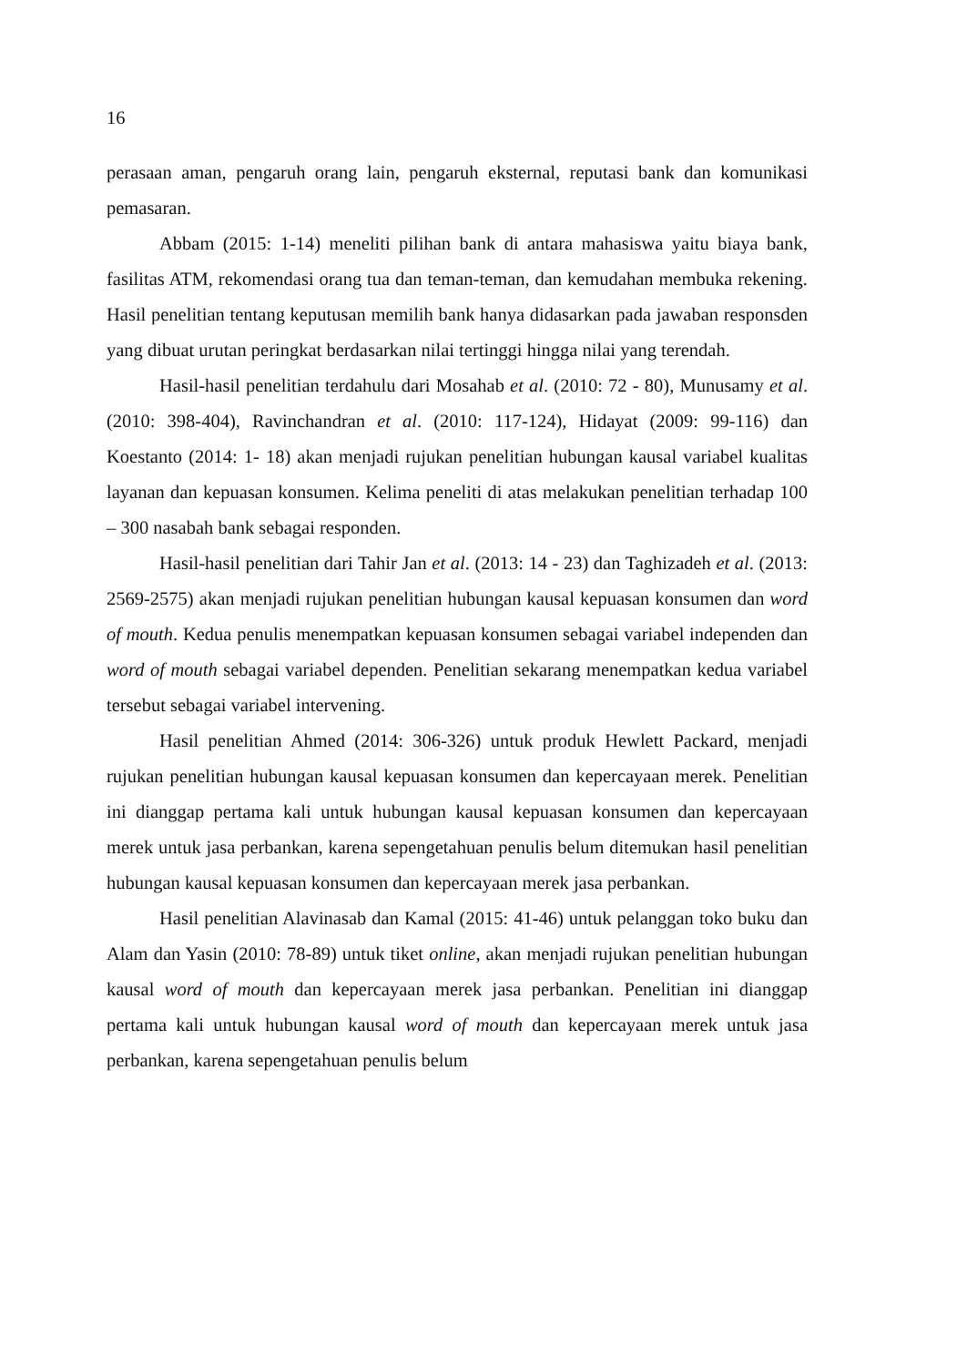16
perasaan aman, pengaruh orang lain, pengaruh eksternal, reputasi bank dan komunikasi pemasaran.
Abbam (2015: 1-14) meneliti pilihan bank di antara mahasiswa yaitu biaya bank, fasilitas ATM, rekomendasi orang tua dan teman-teman, dan kemudahan membuka rekening. Hasil penelitian tentang keputusan memilih bank hanya didasarkan pada jawaban responsden yang dibuat urutan peringkat berdasarkan nilai tertinggi hingga nilai yang terendah.
Hasil-hasil penelitian terdahulu dari Mosahab et al. (2010: 72 - 80), Munusamy et al. (2010: 398-404), Ravinchandran et al. (2010: 117-124), Hidayat (2009: 99-116) dan Koestanto (2014: 1- 18) akan menjadi rujukan penelitian hubungan kausal variabel kualitas layanan dan kepuasan konsumen. Kelima peneliti di atas melakukan penelitian terhadap 100 – 300 nasabah bank sebagai responden.
Hasil-hasil penelitian dari Tahir Jan et al. (2013: 14 - 23) dan Taghizadeh et al. (2013: 2569-2575) akan menjadi rujukan penelitian hubungan kausal kepuasan konsumen dan word of mouth. Kedua penulis menempatkan kepuasan konsumen sebagai variabel independen dan word of mouth sebagai variabel dependen. Penelitian sekarang menempatkan kedua variabel tersebut sebagai variabel intervening.
Hasil penelitian Ahmed (2014: 306-326) untuk produk Hewlett Packard, menjadi rujukan penelitian hubungan kausal kepuasan konsumen dan kepercayaan merek. Penelitian ini dianggap pertama kali untuk hubungan kausal kepuasan konsumen dan kepercayaan merek untuk jasa perbankan, karena sepengetahuan penulis belum ditemukan hasil penelitian hubungan kausal kepuasan konsumen dan kepercayaan merek jasa perbankan.
Hasil penelitian Alavinasab dan Kamal (2015: 41-46) untuk pelanggan toko buku dan Alam dan Yasin (2010: 78-89) untuk tiket online, akan menjadi rujukan penelitian hubungan kausal word of mouth dan kepercayaan merek jasa perbankan. Penelitian ini dianggap pertama kali untuk hubungan kausal word of mouth dan kepercayaan merek untuk jasa perbankan, karena sepengetahuan penulis belum